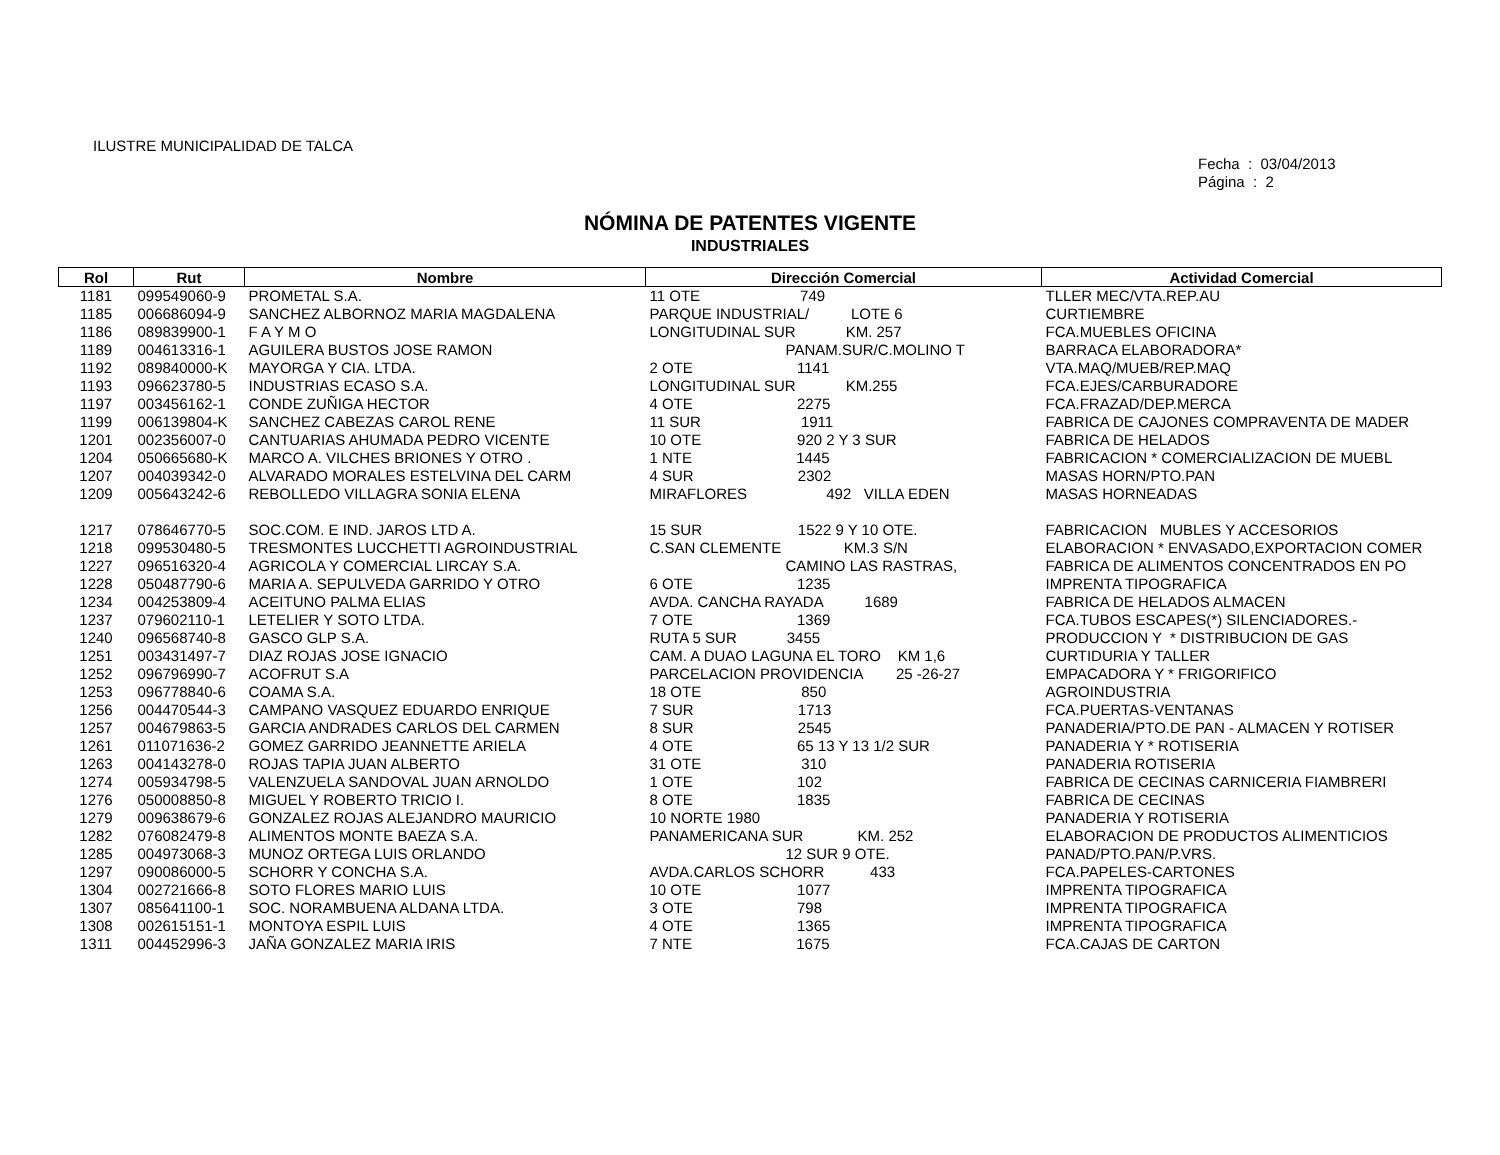ILUSTRE MUNICIPALIDAD DE TALCA
Fecha : 03/04/2013
Página : 2
NÓMINA DE PATENTES VIGENTE
INDUSTRIALES
| Rol | Rut | Nombre | Dirección Comercial | Actividad Comercial |
| --- | --- | --- | --- | --- |
| 1181 | 099549060-9 | PROMETAL S.A. | 11 OTE 749 | TLLER MEC/VTA.REP.AU |
| 1185 | 006686094-9 | SANCHEZ ALBORNOZ MARIA MAGDALENA | PARQUE INDUSTRIAL/ LOTE 6 | CURTIEMBRE |
| 1186 | 089839900-1 | F A Y M O | LONGITUDINAL SUR KM. 257 | FCA.MUEBLES OFICINA |
| 1189 | 004613316-1 | AGUILERA BUSTOS JOSE RAMON | PANAM.SUR/C.MOLINO T | BARRACA ELABORADORA* |
| 1192 | 089840000-K | MAYORGA Y CIA. LTDA. | 2 OTE 1141 | VTA.MAQ/MUEB/REP.MAQ |
| 1193 | 096623780-5 | INDUSTRIAS ECASO S.A. | LONGITUDINAL SUR KM.255 | FCA.EJES/CARBURADORE |
| 1197 | 003456162-1 | CONDE ZUÑIGA HECTOR | 4 OTE 2275 | FCA.FRAZAD/DEP.MERCA |
| 1199 | 006139804-K | SANCHEZ CABEZAS CAROL RENE | 11 SUR 1911 | FABRICA DE CAJONES COMPRAVENTA DE MADER |
| 1201 | 002356007-0 | CANTUARIAS AHUMADA PEDRO VICENTE | 10 OTE 920 2 Y 3 SUR | FABRICA DE HELADOS |
| 1204 | 050665680-K | MARCO A. VILCHES BRIONES Y OTRO . | 1 NTE 1445 | FABRICACION * COMERCIALIZACION DE MUEBL |
| 1207 | 004039342-0 | ALVARADO MORALES ESTELVINA DEL CARM | 4 SUR 2302 | MASAS HORN/PTO.PAN |
| 1209 | 005643242-6 | REBOLLEDO VILLAGRA SONIA ELENA | MIRAFLORES 492 VILLA EDEN | MASAS HORNEADAS |
| 1217 | 078646770-5 | SOC.COM. E IND. JAROS LTD A. | 15 SUR 1522 9 Y 10 OTE. | FABRICACION MUBLES Y ACCESORIOS |
| 1218 | 099530480-5 | TRESMONTES LUCCHETTI AGROINDUSTRIAL | C.SAN CLEMENTE KM.3 S/N | ELABORACION * ENVASADO,EXPORTACION COMER |
| 1227 | 096516320-4 | AGRICOLA Y COMERCIAL LIRCAY S.A. | CAMINO LAS RASTRAS, | FABRICA DE ALIMENTOS CONCENTRADOS EN PO |
| 1228 | 050487790-6 | MARIA A. SEPULVEDA GARRIDO Y OTRO | 6 OTE 1235 | IMPRENTA TIPOGRAFICA |
| 1234 | 004253809-4 | ACEITUNO PALMA ELIAS | AVDA. CANCHA RAYADA 1689 | FABRICA DE HELADOS ALMACEN |
| 1237 | 079602110-1 | LETELIER Y SOTO LTDA. | 7 OTE 1369 | FCA.TUBOS ESCAPES(*) SILENCIADORES.- |
| 1240 | 096568740-8 | GASCO GLP S.A. | RUTA 5 SUR 3455 | PRODUCCION Y * DISTRIBUCION DE GAS |
| 1251 | 003431497-7 | DIAZ ROJAS JOSE IGNACIO | CAM. A DUAO LAGUNA EL TORO KM 1,6 | CURTIDURIA Y TALLER |
| 1252 | 096796990-7 | ACOFRUT S.A | PARCELACION PROVIDENCIA 25 -26-27 | EMPACADORA Y * FRIGORIFICO |
| 1253 | 096778840-6 | COAMA S.A. | 18 OTE 850 | AGROINDUSTRIA |
| 1256 | 004470544-3 | CAMPANO VASQUEZ EDUARDO ENRIQUE | 7 SUR 1713 | FCA.PUERTAS-VENTANAS |
| 1257 | 004679863-5 | GARCIA ANDRADES CARLOS DEL CARMEN | 8 SUR 2545 | PANADERIA/PTO.DE PAN - ALMACEN Y ROTISER |
| 1261 | 011071636-2 | GOMEZ GARRIDO JEANNETTE ARIELA | 4 OTE 65 13 Y 13 1/2 SUR | PANADERIA Y * ROTISERIA |
| 1263 | 004143278-0 | ROJAS TAPIA JUAN ALBERTO | 31 OTE 310 | PANADERIA ROTISERIA |
| 1274 | 005934798-5 | VALENZUELA SANDOVAL JUAN ARNOLDO | 1 OTE 102 | FABRICA DE CECINAS CARNICERIA FIAMBRERI |
| 1276 | 050008850-8 | MIGUEL Y ROBERTO TRICIO I. | 8 OTE 1835 | FABRICA DE CECINAS |
| 1279 | 009638679-6 | GONZALEZ ROJAS ALEJANDRO MAURICIO | 10 NORTE 1980 | PANADERIA Y ROTISERIA |
| 1282 | 076082479-8 | ALIMENTOS MONTE BAEZA S.A. | PANAMERICANA SUR KM. 252 | ELABORACION DE PRODUCTOS ALIMENTICIOS |
| 1285 | 004973068-3 | MUNOZ ORTEGA LUIS ORLANDO | 12 SUR 9 OTE. | PANAD/PTO.PAN/P.VRS. |
| 1297 | 090086000-5 | SCHORR Y CONCHA S.A. | AVDA.CARLOS SCHORR 433 | FCA.PAPELES-CARTONES |
| 1304 | 002721666-8 | SOTO FLORES MARIO LUIS | 10 OTE 1077 | IMPRENTA TIPOGRAFICA |
| 1307 | 085641100-1 | SOC. NORAMBUENA ALDANA LTDA. | 3 OTE 798 | IMPRENTA TIPOGRAFICA |
| 1308 | 002615151-1 | MONTOYA ESPIL LUIS | 4 OTE 1365 | IMPRENTA TIPOGRAFICA |
| 1311 | 004452996-3 | JAÑA GONZALEZ MARIA IRIS | 7 NTE 1675 | FCA.CAJAS DE CARTON |